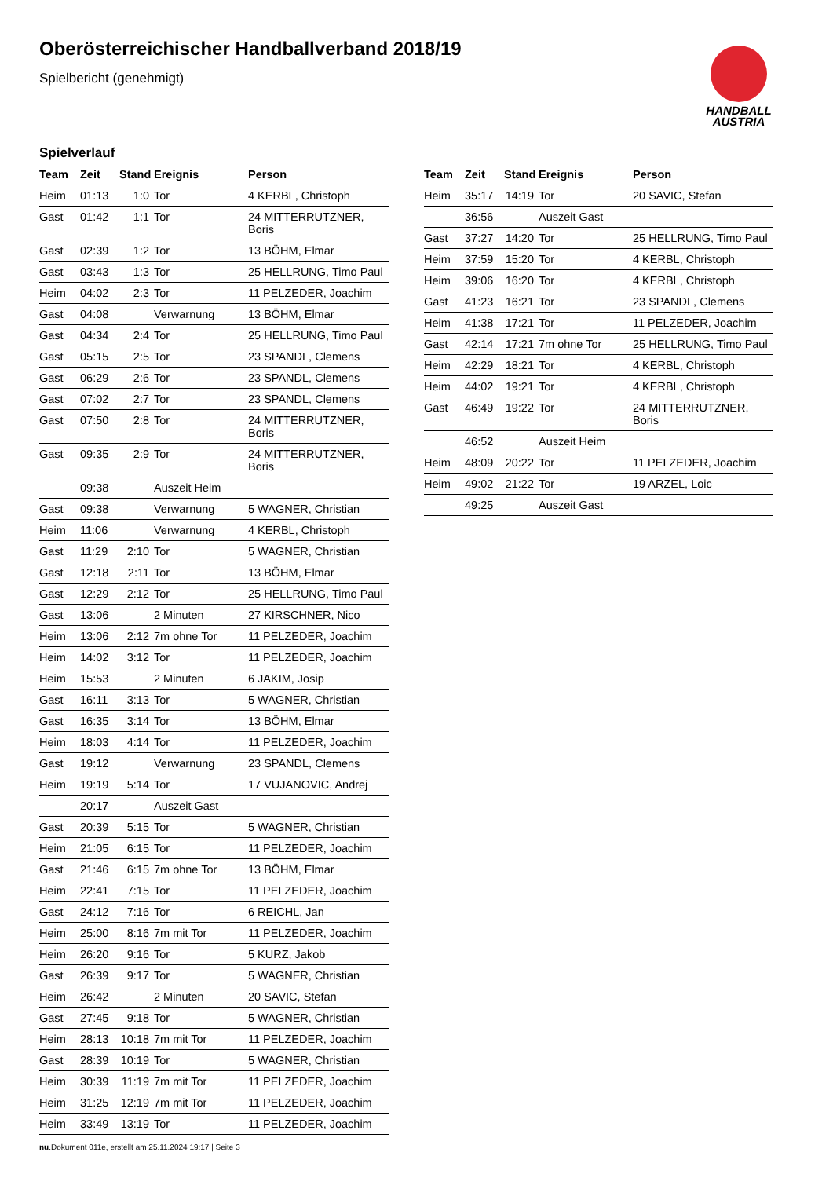Oberösterreichischer Handballverband 2018/19
Spielbericht (genehmigt)
HANDBALL
AUSTRIA
Spielverlauf
| Team | Zeit | Stand | Ereignis | Person |
| --- | --- | --- | --- | --- |
| Heim | 01:13 | 1:0 | Tor | 4 KERBL, Christoph |
| Gast | 01:42 | 1:1 | Tor | 24 MITTERRUTZNER, Boris |
| Gast | 02:39 | 1:2 | Tor | 13 BÖHM, Elmar |
| Gast | 03:43 | 1:3 | Tor | 25 HELLRUNG, Timo Paul |
| Heim | 04:02 | 2:3 | Tor | 11 PELZEDER, Joachim |
| Gast | 04:08 | | Verwarnung | 13 BÖHM, Elmar |
| Gast | 04:34 | 2:4 | Tor | 25 HELLRUNG, Timo Paul |
| Gast | 05:15 | 2:5 | Tor | 23 SPANDL, Clemens |
| Gast | 06:29 | 2:6 | Tor | 23 SPANDL, Clemens |
| Gast | 07:02 | 2:7 | Tor | 23 SPANDL, Clemens |
| Gast | 07:50 | 2:8 | Tor | 24 MITTERRUTZNER, Boris |
| Gast | 09:35 | 2:9 | Tor | 24 MITTERRUTZNER, Boris |
| | 09:38 | | Auszeit Heim | |
| Gast | 09:38 | | Verwarnung | 5 WAGNER, Christian |
| Heim | 11:06 | | Verwarnung | 4 KERBL, Christoph |
| Gast | 11:29 | 2:10 | Tor | 5 WAGNER, Christian |
| Gast | 12:18 | 2:11 | Tor | 13 BÖHM, Elmar |
| Gast | 12:29 | 2:12 | Tor | 25 HELLRUNG, Timo Paul |
| Gast | 13:06 | | 2 Minuten | 27 KIRSCHNER, Nico |
| Heim | 13:06 | 2:12 | 7m ohne Tor | 11 PELZEDER, Joachim |
| Heim | 14:02 | 3:12 | Tor | 11 PELZEDER, Joachim |
| Heim | 15:53 | | 2 Minuten | 6 JAKIM, Josip |
| Gast | 16:11 | 3:13 | Tor | 5 WAGNER, Christian |
| Gast | 16:35 | 3:14 | Tor | 13 BÖHM, Elmar |
| Heim | 18:03 | 4:14 | Tor | 11 PELZEDER, Joachim |
| Gast | 19:12 | | Verwarnung | 23 SPANDL, Clemens |
| Heim | 19:19 | 5:14 | Tor | 17 VUJANOVIC, Andrej |
| | 20:17 | | Auszeit Gast | |
| Gast | 20:39 | 5:15 | Tor | 5 WAGNER, Christian |
| Heim | 21:05 | 6:15 | Tor | 11 PELZEDER, Joachim |
| Gast | 21:46 | 6:15 | 7m ohne Tor | 13 BÖHM, Elmar |
| Heim | 22:41 | 7:15 | Tor | 11 PELZEDER, Joachim |
| Gast | 24:12 | 7:16 | Tor | 6 REICHL, Jan |
| Heim | 25:00 | 8:16 | 7m mit Tor | 11 PELZEDER, Joachim |
| Heim | 26:20 | 9:16 | Tor | 5 KURZ, Jakob |
| Gast | 26:39 | 9:17 | Tor | 5 WAGNER, Christian |
| Heim | 26:42 | | 2 Minuten | 20 SAVIC, Stefan |
| Gast | 27:45 | 9:18 | Tor | 5 WAGNER, Christian |
| Heim | 28:13 | 10:18 | 7m mit Tor | 11 PELZEDER, Joachim |
| Gast | 28:39 | 10:19 | Tor | 5 WAGNER, Christian |
| Heim | 30:39 | 11:19 | 7m mit Tor | 11 PELZEDER, Joachim |
| Heim | 31:25 | 12:19 | 7m mit Tor | 11 PELZEDER, Joachim |
| Heim | 33:49 | 13:19 | Tor | 11 PELZEDER, Joachim |
| Team | Zeit | Stand | Ereignis | Person |
| --- | --- | --- | --- | --- |
| Heim | 35:17 | 14:19 | Tor | 20 SAVIC, Stefan |
| | 36:56 | | Auszeit Gast | |
| Gast | 37:27 | 14:20 | Tor | 25 HELLRUNG, Timo Paul |
| Heim | 37:59 | 15:20 | Tor | 4 KERBL, Christoph |
| Heim | 39:06 | 16:20 | Tor | 4 KERBL, Christoph |
| Gast | 41:23 | 16:21 | Tor | 23 SPANDL, Clemens |
| Heim | 41:38 | 17:21 | Tor | 11 PELZEDER, Joachim |
| Gast | 42:14 | 17:21 | 7m ohne Tor | 25 HELLRUNG, Timo Paul |
| Heim | 42:29 | 18:21 | Tor | 4 KERBL, Christoph |
| Heim | 44:02 | 19:21 | Tor | 4 KERBL, Christoph |
| Gast | 46:49 | 19:22 | Tor | 24 MITTERRUTZNER, Boris |
| | 46:52 | | Auszeit Heim | |
| Heim | 48:09 | 20:22 | Tor | 11 PELZEDER, Joachim |
| Heim | 49:02 | 21:22 | Tor | 19 ARZEL, Loic |
| | 49:25 | | Auszeit Gast | |
nu.Dokument 011e, erstellt am 25.11.2024 19:17 | Seite 3